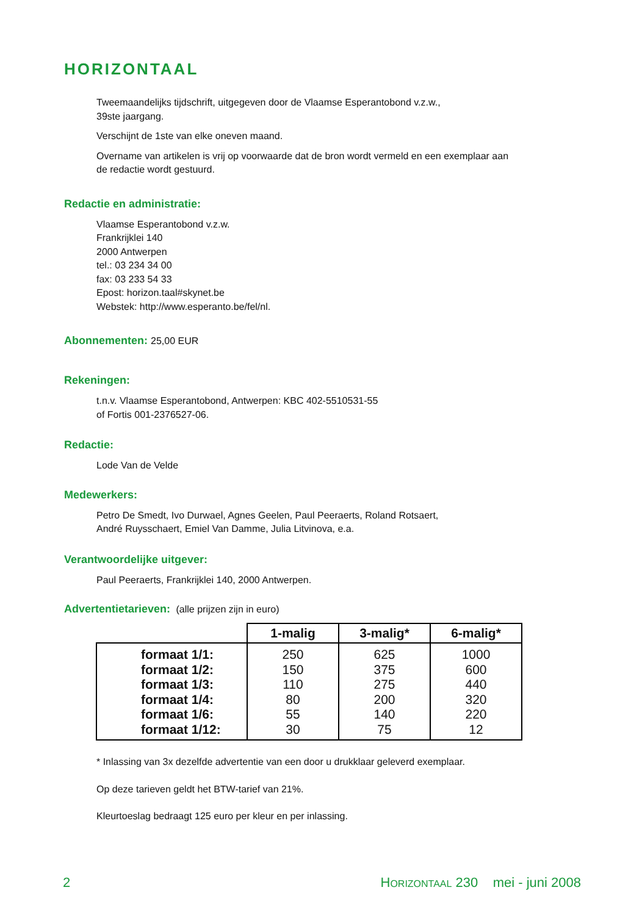HORIZONTAAL
Tweemaandelijks tijdschrift, uitgegeven door de Vlaamse Esperantobond v.z.w.,
39ste jaargang.
Verschijnt de 1ste van elke oneven maand.
Overname van artikelen is vrij op voorwaarde dat de bron wordt vermeld en een exemplaar aan
de redactie wordt gestuurd.
Redactie en administratie:
Vlaamse Esperantobond v.z.w.
Frankrijklei 140
2000 Antwerpen
tel.: 03 234 34 00
fax: 03 233 54 33
Epost: horizon.taal#skynet.be
Webstek: http://www.esperanto.be/fel/nl.
Abonnementen: 25,00 EUR
Rekeningen:
t.n.v. Vlaamse Esperantobond, Antwerpen: KBC 402-5510531-55
of Fortis 001-2376527-06.
Redactie:
Lode Van de Velde
Medewerkers:
Petro De Smedt, Ivo Durwael, Agnes Geelen, Paul Peeraerts, Roland Rotsaert,
André Ruysschaert, Emiel Van Damme, Julia Litvinova, e.a.
Verantwoordelijke uitgever:
Paul Peeraerts, Frankrijklei 140, 2000 Antwerpen.
Advertentietarieven: (alle prijzen zijn in euro)
| | 1-malig | 3-malig* | 6-malig* |
| --- | --- | --- | --- |
| formaat 1/1: | 250 | 625 | 1000 |
| formaat 1/2: | 150 | 375 | 600 |
| formaat 1/3: | 110 | 275 | 440 |
| formaat 1/4: | 80 | 200 | 320 |
| formaat 1/6: | 55 | 140 | 220 |
| formaat 1/12: | 30 | 75 | 12 |
* Inlassing van 3x dezelfde advertentie van een door u drukklaar geleverd exemplaar.
Op deze tarieven geldt het BTW-tarief van 21%.
Kleurtoeslag bedraagt 125 euro per kleur en per inlassing.
2 HORIZONTAAL 230 mei - juni 2008